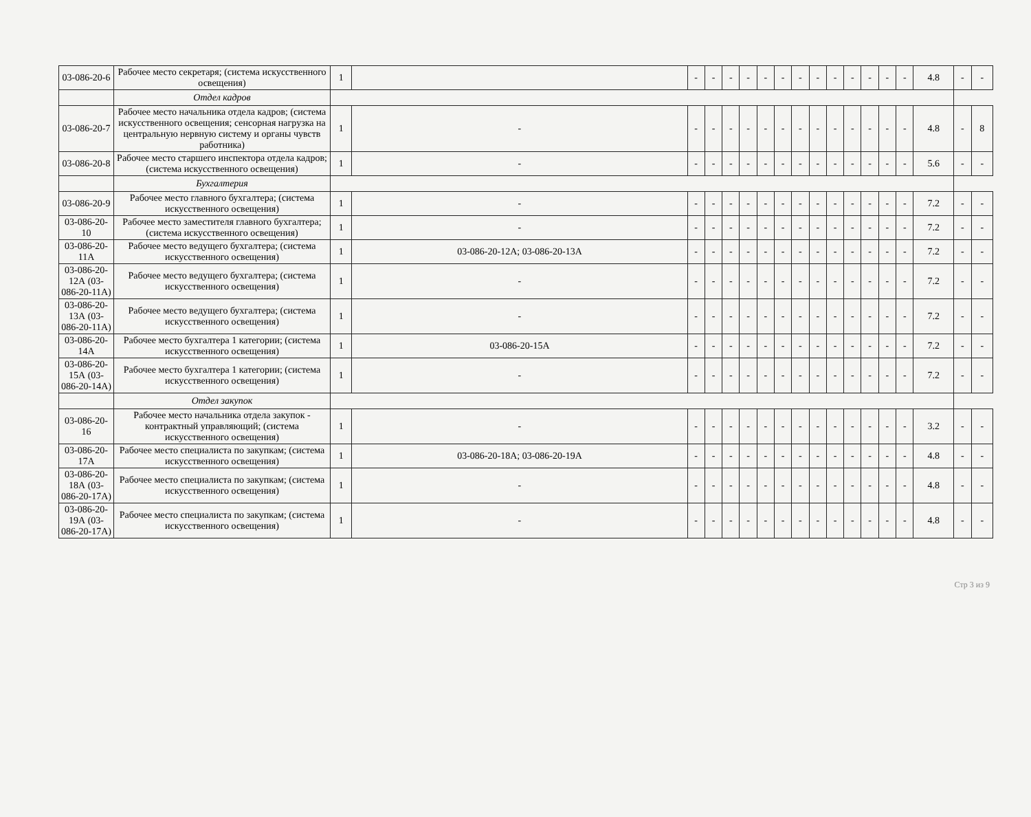| 03-086-20-6 | Рабочее место секретаря; (система искусственного освещения) | 1 | | - | - | - | - | - | - | - | - | - | - | - | - | - | 4.8 | - | - |
| | Отдел кадров | | | | | | | | | | | | | | | | | | |
| 03-086-20-7 | Рабочее место начальника отдела кадров; (система искусственного освещения; сенсорная нагрузка на центральную нервную систему и органы чувств работника) | 1 | - | - | - | - | - | - | - | - | - | - | - | - | - | - | 4.8 | - | 8 |
| 03-086-20-8 | Рабочее место старшего инспектора отдела кадров; (система искусственного освещения) | 1 | - | - | - | - | - | - | - | - | - | - | - | - | - | - | 5.6 | - | - |
| | Бухгалтерия | | | | | | | | | | | | | | | | | | |
| 03-086-20-9 | Рабочее место главного бухгалтера; (система искусственного освещения) | 1 | - | - | - | - | - | - | - | - | - | - | - | - | - | - | 7.2 | - | - |
| 03-086-20-10 | Рабочее место заместителя главного бухгалтера; (система искусственного освещения) | 1 | - | - | - | - | - | - | - | - | - | - | - | - | - | - | 7.2 | - | - |
| 03-086-20-11А | Рабочее место ведущего бухгалтера; (система искусственного освещения) | 1 | 03-086-20-12А; 03-086-20-13А | - | - | - | - | - | - | - | - | - | - | - | - | - | 7.2 | - | - |
| 03-086-20-12А (03-086-20-11А) | Рабочее место ведущего бухгалтера; (система искусственного освещения) | 1 | - | - | - | - | - | - | - | - | - | - | - | - | - | - | 7.2 | - | - |
| 03-086-20-13А (03-086-20-11А) | Рабочее место ведущего бухгалтера; (система искусственного освещения) | 1 | - | - | - | - | - | - | - | - | - | - | - | - | - | - | 7.2 | - | - |
| 03-086-20-14А | Рабочее место бухгалтера 1 категории; (система искусственного освещения) | 1 | 03-086-20-15А | - | - | - | - | - | - | - | - | - | - | - | - | - | 7.2 | - | - |
| 03-086-20-15А (03-086-20-14А) | Рабочее место бухгалтера 1 категории; (система искусственного освещения) | 1 | - | - | - | - | - | - | - | - | - | - | - | - | - | - | 7.2 | - | - |
| | Отдел закупок | | | | | | | | | | | | | | | | | | |
| 03-086-20-16 | Рабочее место начальника отдела закупок - контрактный управляющий; (система искусственного освещения) | 1 | - | - | - | - | - | - | - | - | - | - | - | - | - | - | 3.2 | - | - |
| 03-086-20-17А | Рабочее место специалиста по закупкам; (система искусственного освещения) | 1 | 03-086-20-18А; 03-086-20-19А | - | - | - | - | - | - | - | - | - | - | - | - | - | 4.8 | - | - |
| 03-086-20-18А (03-086-20-17А) | Рабочее место специалиста по закупкам; (система искусственного освещения) | 1 | - | - | - | - | - | - | - | - | - | - | - | - | - | - | 4.8 | - | - |
| 03-086-20-19А (03-086-20-17А) | Рабочее место специалиста по закупкам; (система искусственного освещения) | 1 | - | - | - | - | - | - | - | - | - | - | - | - | - | - | 4.8 | - | - |
Стр 3 из 9